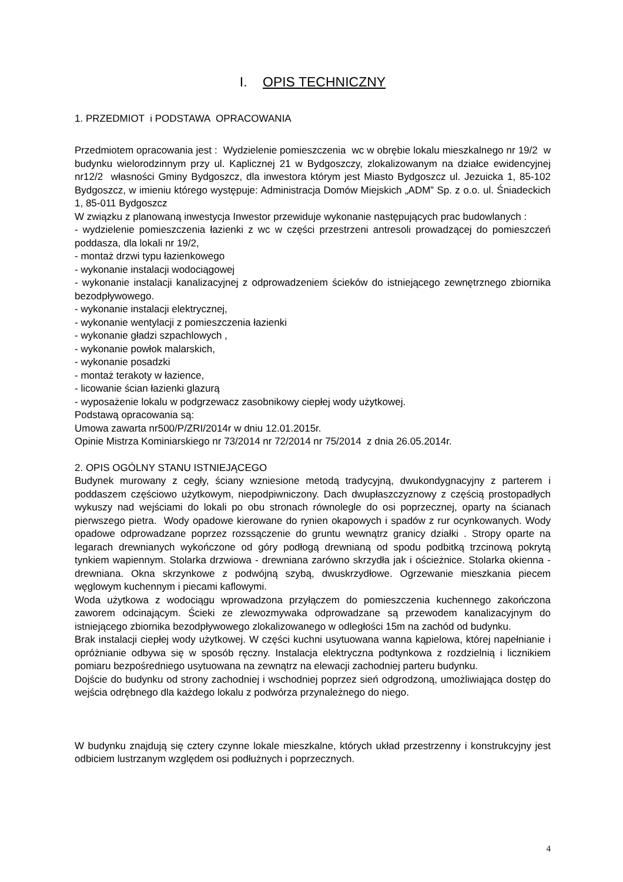I. OPIS TECHNICZNY
1. PRZEDMIOT i PODSTAWA OPRACOWANIA
Przedmiotem opracowania jest : Wydzielenie pomieszczenia wc w obrębie lokalu mieszkalnego nr 19/2 w budynku wielorodzinnym przy ul. Kaplicznej 21 w Bydgoszczy, zlokalizowanym na działce ewidencyjnej nr12/2 własności Gminy Bydgoszcz, dla inwestora którym jest Miasto Bydgoszcz ul. Jezuicka 1, 85-102 Bydgoszcz, w imieniu którego występuje: Administracja Domów Miejskich „ADM” Sp. z o.o. ul. Śniadeckich 1, 85-011 Bydgoszcz
W związku z planowaną inwestycja Inwestor przewiduje wykonanie następujących prac budowlanych :
- wydzielenie pomieszczenia łazienki z wc w części przestrzeni antresoli prowadzącej do pomieszczeń poddasza, dla lokali nr 19/2,
- montaż drzwi typu łazienkowego
- wykonanie instalacji wodociągowej
- wykonanie instalacji kanalizacyjnej z odprowadzeniem ścieków do istniejącego zewnętrznego zbiornika bezodpływowego.
- wykonanie instalacji elektrycznej,
- wykonanie wentylacji z pomieszczenia łazienki
- wykonanie gładzi szpachlowych ,
- wykonanie powłok malarskich,
- wykonanie posadzki
- montaż terakoty w łazience,
- licowanie ścian łazienki glazurą
- wyposażenie lokalu w podgrzewacz zasobnikowy ciepłej wody użytkowej.
Podstawą opracowania są:
Umowa zawarta nr500/P/ZRI/2014r w dniu 12.01.2015r.
Opinie Mistrza Kominiarskiego nr 73/2014 nr 72/2014 nr 75/2014 z dnia 26.05.2014r.
2. OPIS OGÓLNY STANU ISTNIEJĄCEGO
Budynek murowany z cegły, ściany wzniesione metodą tradycyjną, dwukondygnacyjny z parterem i poddaszem częściowo użytkowym, niepodpiwniczony. Dach dwupłaszczyznowy z częścią prostopadłych wykuszy nad wejściami do lokali po obu stronach równolegle do osi poprzecznej, oparty na ścianach pierwszego pietra. Wody opadowe kierowane do rynien okapowych i spadów z rur ocynkowanych. Wody opadowe odprowadzane poprzez rozssączenie do gruntu wewnątrz granicy działki . Stropy oparte na legarach drewnianych wykończone od góry podłogą drewnianą od spodu podbitką trzcinową pokrytą tynkiem wapiennym. Stolarka drzwiowa - drewniana zarówno skrzydła jak i ościeżnice. Stolarka okienna - drewniana. Okna skrzynkowe z podwójną szybą, dwuskrzydłowe. Ogrzewanie mieszkania piecem węglowym kuchennym i piecami kaflowymi.
Woda użytkowa z wodociągu wprowadzona przyłączem do pomieszczenia kuchennego zakończona zaworem odcinającym. Ścieki ze zlewozmywaka odprowadzane są przewodem kanalizacyjnym do istniejącego zbiornika bezodpływowego zlokalizowanego w odległości 15m na zachód od budynku.
Brak instalacji ciepłej wody użytkowej. W części kuchni usytuowana wanna kąpielowa, której napełnianie i opróżnianie odbywa się w sposób ręczny. Instalacja elektryczna podtynkowa z rozdzielnią i licznikiem pomiaru bezpośredniego usytuowana na zewnątrz na elewacji zachodniej parteru budynku.
Dojście do budynku od strony zachodniej i wschodniej poprzez sień odgrodzoną, umożliwiająca dostęp do wejścia odrębnego dla każdego lokalu z podwórza przynależnego do niego.
W budynku znajdują się cztery czynne lokale mieszkalne, których układ przestrzenny i konstrukcyjny jest odbiciem lustrzanym względem osi podłużnych i poprzecznych.
4